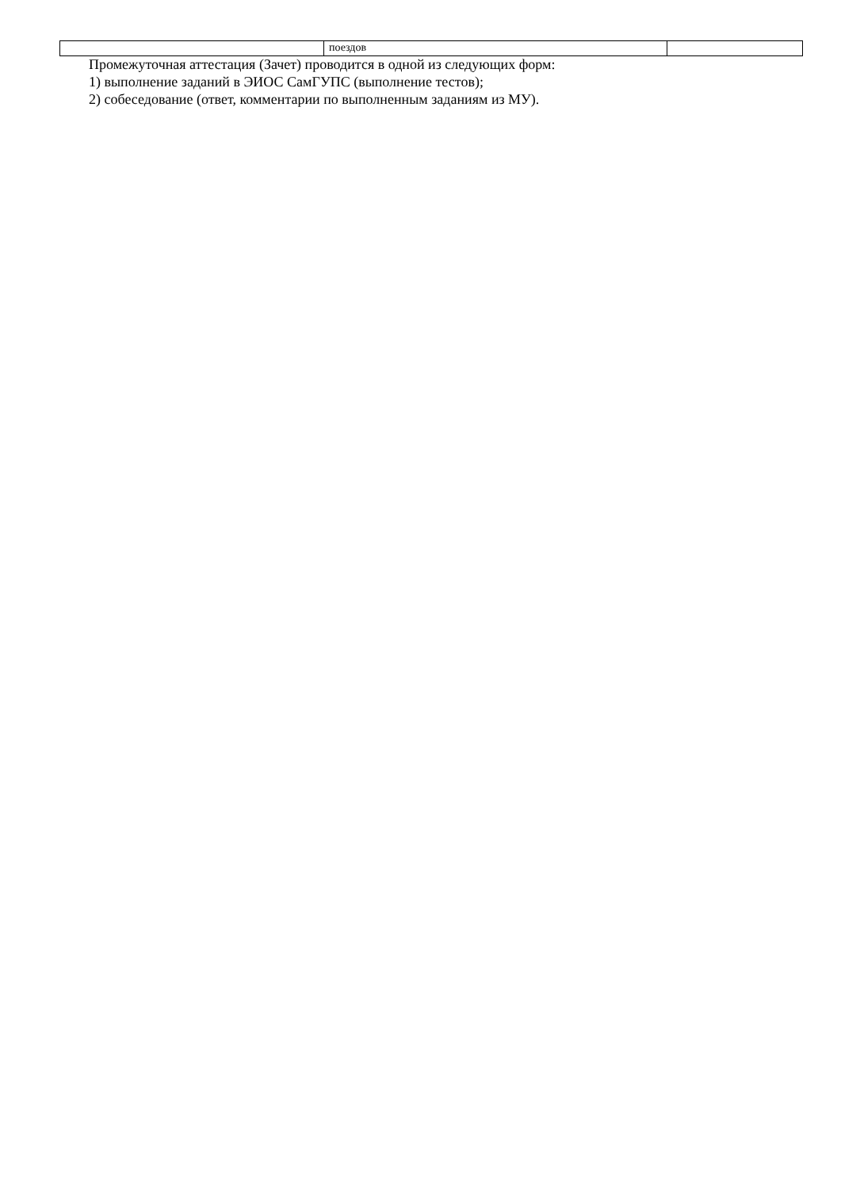| | поездов | |
Промежуточная аттестация (Зачет) проводится в одной из следующих форм:
1) выполнение заданий в ЭИОС СамГУПС (выполнение тестов);
2) собеседование (ответ, комментарии по выполненным заданиям из МУ).